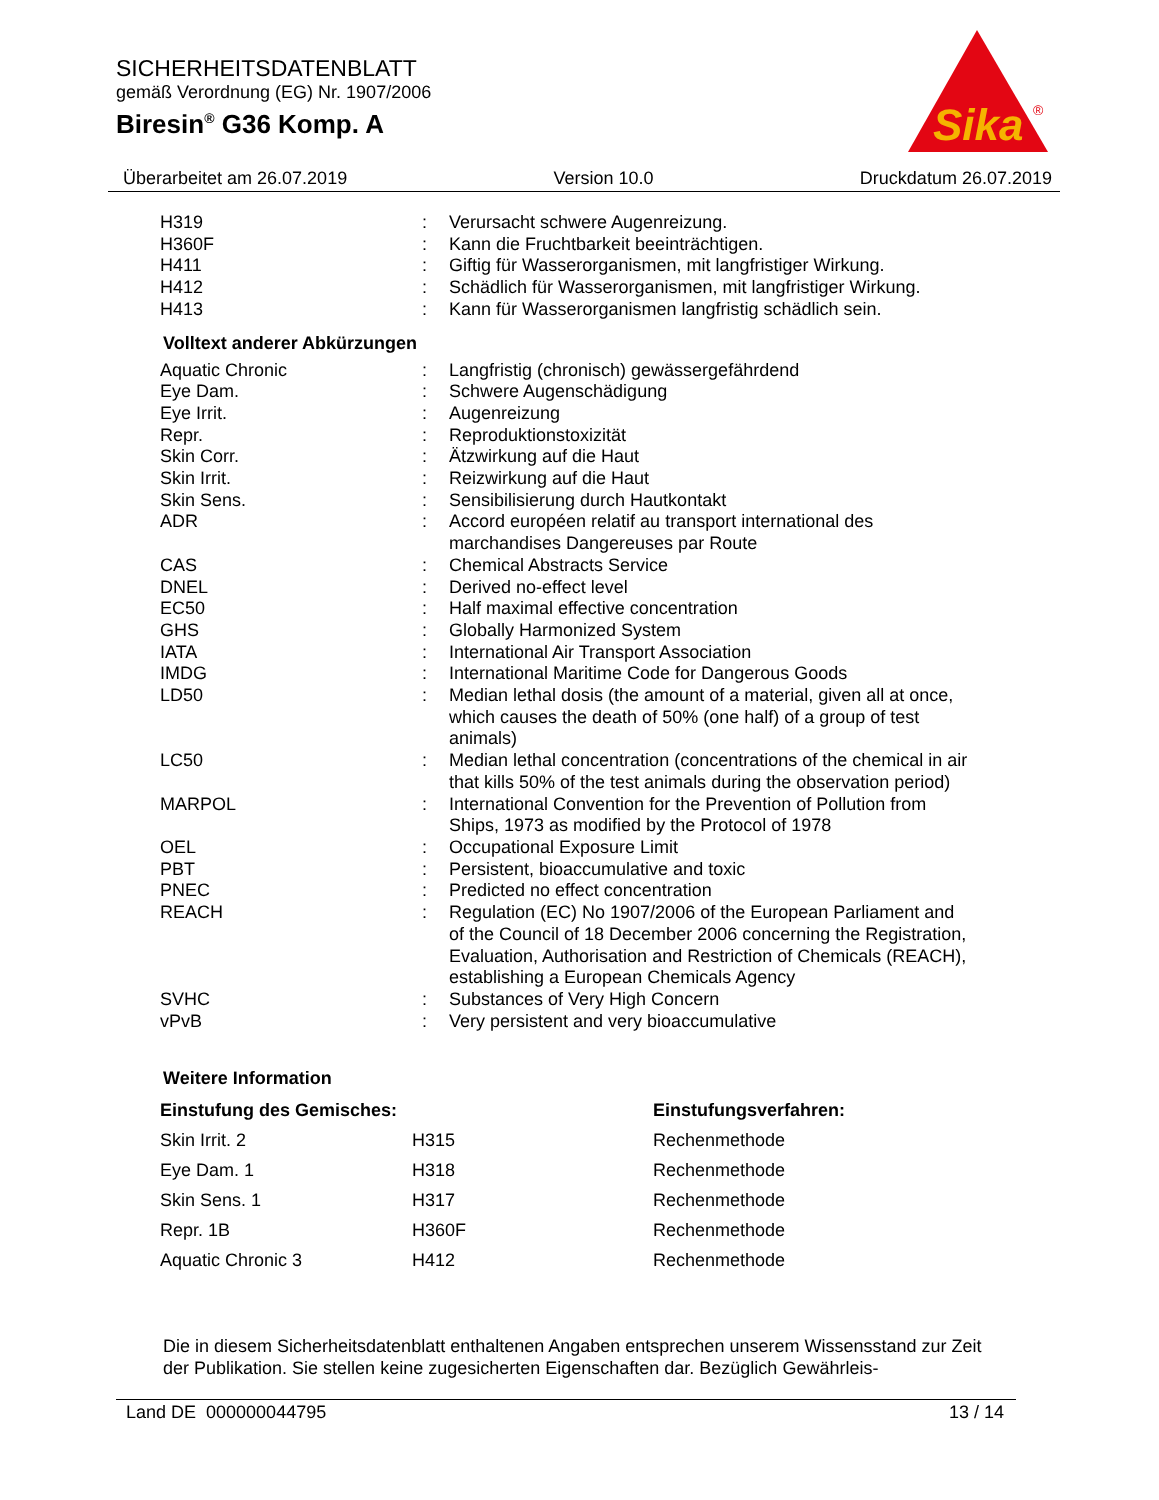SICHERHEITSDATENBLATT
gemäß Verordnung (EG) Nr. 1907/2006
Biresin<sup>®</sup> G36 Komp. A
Sika
®
Überarbeitet am 26.07.2019 Version 10.0 Druckdatum 26.07.2019
| H319 | : | Verursacht schwere Augenreizung. |
| H360F | : | Kann die Fruchtbarkeit beeinträchtigen. |
| H411 | : | Giftig für Wasserorganismen, mit langfristiger Wirkung. |
| H412 | : | Schädlich für Wasserorganismen, mit langfristiger Wirkung. |
| H413 | : | Kann für Wasserorganismen langfristig schädlich sein. |
Volltext anderer Abkürzungen
| Aquatic Chronic | : | Langfristig (chronisch) gewässergefährdend |
| Eye Dam. | : | Schwere Augenschädigung |
| Eye Irrit. | : | Augenreizung |
| Repr. | : | Reproduktionstoxizität |
| Skin Corr. | : | Ätzwirkung auf die Haut |
| Skin Irrit. | : | Reizwirkung auf die Haut |
| Skin Sens. | : | Sensibilisierung durch Hautkontakt |
| ADR | : | Accord européen relatif au transport international des marchandises Dangereuses par Route |
| CAS | : | Chemical Abstracts Service |
| DNEL | : | Derived no-effect level |
| EC50 | : | Half maximal effective concentration |
| GHS | : | Globally Harmonized System |
| IATA | : | International Air Transport Association |
| IMDG | : | International Maritime Code for Dangerous Goods |
| LD50 | : | Median lethal dosis (the amount of a material, given all at once, which causes the death of 50% (one half) of a group of test animals) |
| LC50 | : | Median lethal concentration (concentrations of the chemical in air that kills 50% of the test animals during the observation period) |
| MARPOL | : | International Convention for the Prevention of Pollution from Ships, 1973 as modified by the Protocol of 1978 |
| OEL | : | Occupational Exposure Limit |
| PBT | : | Persistent, bioaccumulative and toxic |
| PNEC | : | Predicted no effect concentration |
| REACH | : | Regulation (EC) No 1907/2006 of the European Parliament and of the Council of 18 December 2006 concerning the Registration, Evaluation, Authorisation and Restriction of Chemicals (REACH), establishing a European Chemicals Agency |
| SVHC | : | Substances of Very High Concern |
| vPvB | : | Very persistent and very bioaccumulative |
Weitere Information
| Einstufung des Gemisches: | | Einstufungsverfahren: |
| --- | --- | --- |
| Skin Irrit. 2 | H315 | Rechenmethode |
| Eye Dam. 1 | H318 | Rechenmethode |
| Skin Sens. 1 | H317 | Rechenmethode |
| Repr. 1B | H360F | Rechenmethode |
| Aquatic Chronic 3 | H412 | Rechenmethode |
Die in diesem Sicherheitsdatenblatt enthaltenen Angaben entsprechen unserem Wissensstand zur Zeit der Publikation. Sie stellen keine zugesicherten Eigenschaften dar. Bezüglich Gewährleis-
Land DE 000000044795 13 / 14